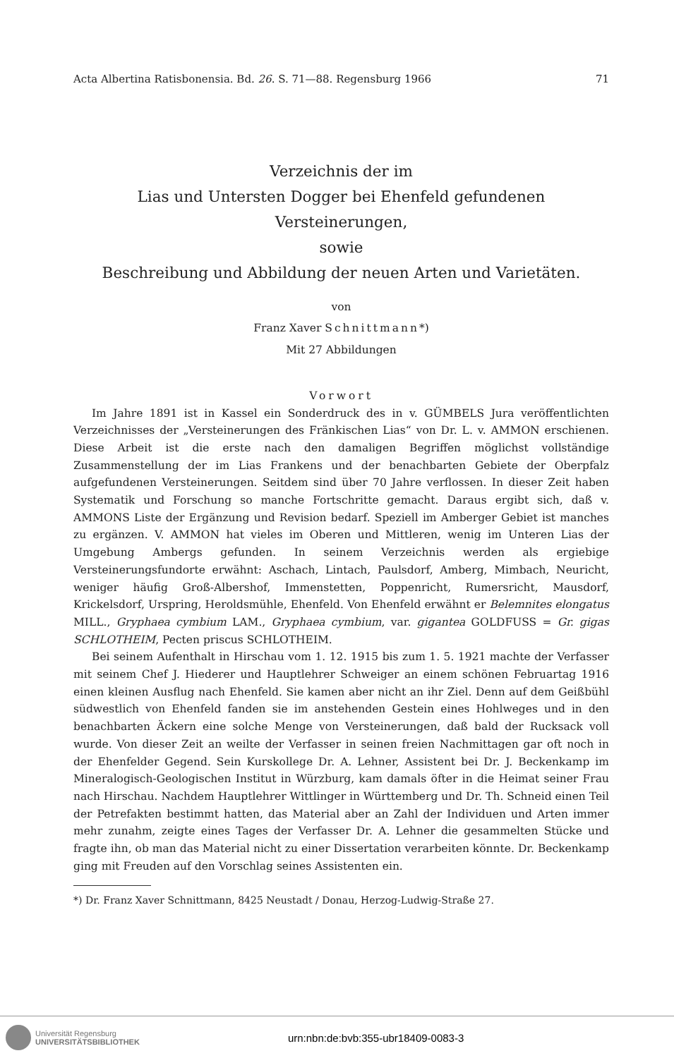Acta Albertina Ratisbonensia. Bd. 26. S. 71—88. Regensburg 1966 71
Verzeichnis der im
Lias und Untersten Dogger bei Ehenfeld gefundenen Versteinerungen,
sowie
Beschreibung und Abbildung der neuen Arten und Varietäten.
von
Franz Xaver Schnittmann*)
Mit 27 Abbildungen
Vorwort
Im Jahre 1891 ist in Kassel ein Sonderdruck des in v. GÜMBELS Jura veröffentlichten Verzeichnisses der „Versteinerungen des Fränkischen Lias“ von Dr. L. v. AMMON erschienen. Diese Arbeit ist die erste nach den damaligen Begriffen möglichst vollständige Zusammenstellung der im Lias Frankens und der benachbarten Gebiete der Oberpfalz aufgefundenen Versteinerungen. Seitdem sind über 70 Jahre verflossen. In dieser Zeit haben Systematik und Forschung so manche Fortschritte gemacht. Daraus ergibt sich, daß v. AMMONS Liste der Ergänzung und Revision bedarf. Speziell im Amberger Gebiet ist manches zu ergänzen. V. AMMON hat vieles im Oberen und Mittleren, wenig im Unteren Lias der Umgebung Ambergs gefunden. In seinem Verzeichnis werden als ergiebige Versteinerungsfundorte erwähnt: Aschach, Lintach, Paulsdorf, Amberg, Mimbach, Neuricht, weniger häufig Groß-Albershof, Immenstetten, Poppenricht, Rumersricht, Mausdorf, Krickelsdorf, Urspring, Heroldsmühle, Ehenfeld. Von Ehenfeld erwähnt er Belemnites elongatus MILL., Gryphaea cymbium LAM., Gryphaea cymbium, var. gigantea GOLDFUSS = Gr. gigas SCHLOTHEIM, Pecten priscus SCHLOTHEIM.
Bei seinem Aufenthalt in Hirschau vom 1. 12. 1915 bis zum 1. 5. 1921 machte der Verfasser mit seinem Chef J. Hiederer und Hauptlehrer Schweiger an einem schönen Februartag 1916 einen kleinen Ausflug nach Ehenfeld. Sie kamen aber nicht an ihr Ziel. Denn auf dem Geißbühl südwestlich von Ehenfeld fanden sie im anstehenden Gestein eines Hohlweges und in den benachbarten Äckern eine solche Menge von Versteinerungen, daß bald der Rucksack voll wurde. Von dieser Zeit an weilte der Verfasser in seinen freien Nachmittagen gar oft noch in der Ehenfelder Gegend. Sein Kurskollege Dr. A. Lehner, Assistent bei Dr. J. Beckenkamp im Mineralogisch-Geologischen Institut in Würzburg, kam damals öfter in die Heimat seiner Frau nach Hirschau. Nachdem Hauptlehrer Wittlinger in Württemberg und Dr. Th. Schneid einen Teil der Petrefakten bestimmt hatten, das Material aber an Zahl der Individuen und Arten immer mehr zunahm, zeigte eines Tages der Verfasser Dr. A. Lehner die gesammelten Stücke und fragte ihn, ob man das Material nicht zu einer Dissertation verarbeiten könnte. Dr. Beckenkamp ging mit Freuden auf den Vorschlag seines Assistenten ein.
*) Dr. Franz Xaver Schnittmann, 8425 Neustadt / Donau, Herzog-Ludwig-Straße 27.
Universität Regensburg
UNIVERSITÄTSBIBLIOTHEK
urn:nbn:de:bvb:355-ubr18409-0083-3